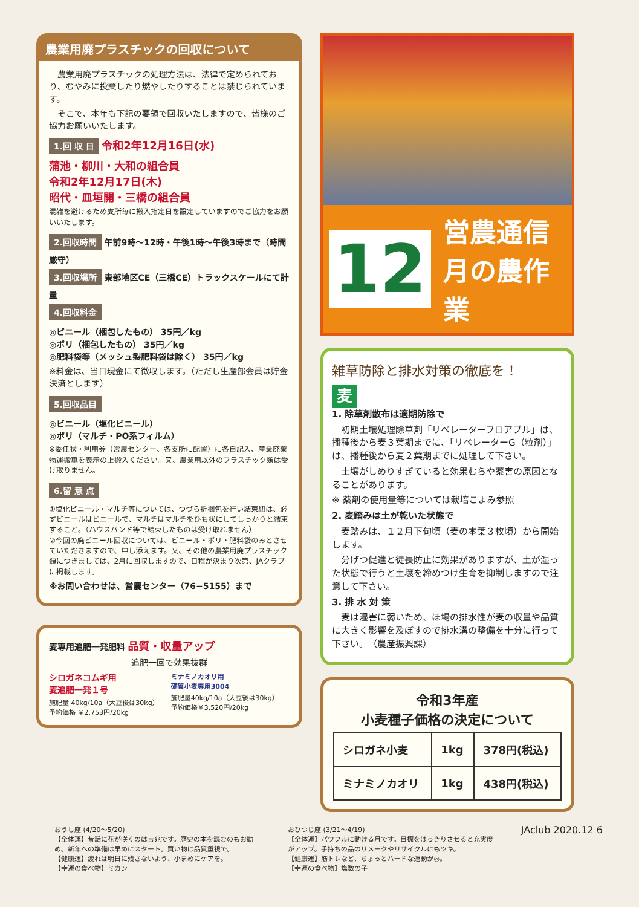農業用廃プラスチックの回収について
　農業用廃プラスチックの処理方法は、法律で定められており、むやみに投棄したり燃やしたりすることは禁じられています。
　そこで、本年も下記の要領で回収いたしますので、皆様のご協力お願いいたします。
1.回 収 日 令和2年12月16日(水)
蒲池・柳川・大和の組合員
令和2年12月17日(木)
昭代・皿垣開・三橋の組合員
混雑を避けるため支所毎に搬入指定日を設定していますのでご協力をお願いいたします。
2.回収時間 午前9時～12時・午後1時～午後3時まで（時間厳守）
3.回収場所 東部地区CE（三橋CE）トラックスケールにて計量
4.回収料金
◎ビニール（梱包したもの） 35円／kg
◎ポリ（梱包したもの） 35円／kg
◎肥料袋等（メッシュ製肥料袋は除く） 35円／kg
※料金は、当日現金にて徴収します。（ただし生産部会員は貯金決済とします）
5.回収品目
◎ビニール（塩化ビニール）
◎ポリ（マルチ・PO系フィルム）
※委任状・利用券（営農センター、各支所に配置）に各自記入、産業廃棄物運搬車を表示の上搬入ください。又、農業用以外のプラスチック類は受け取りません。
6.留 意 点
①塩化ビニール・マルチ等については、つづら折梱包を行い結束紐は、必ずビニールはビニールで、マルチはマルチをひも状にしてしっかりと結束すること。（ハウスバンド等で結束したものは受け取れません）
②今回の廃ビニール回収については、ビニール・ポリ・肥料袋のみとさせていただきますので、申し添えます。又、その他の農業用廃プラスチック類につきましては、2月に回収しますので、日程が決まり次第、JAクラブに掲載します。
※お問い合わせは、営農センター（76−5155）まで
麦専用追肥一発肥料 品質・収量アップ
追肥一回で効果抜群
シロガネコムギ用
麦追肥一発１号
施肥量 40kg/10a（大豆後は30kg）
予約価格 ￥2,753円/20kg
ミナミノカオリ用
硬質小麦専用3004
施肥量40kg/10a（大豆後は30kg）
予約価格￥3,520円/20kg
12 営農通信
月の農作業
雑草防除と排水対策の徹底を！
麦
1. 除草剤散布は適期防除で
　初期土壌処理除草剤「リベレーターフロアブル」は、播種後から麦３葉期までに、「リベレーターG（粒剤）」は、播種後から麦２葉期までに処理して下さい。
　土壌がしめりすぎていると効果むらや薬害の原因となることがあります。
※ 薬剤の使用量等については栽培こよみ参照
2. 麦踏みは土が乾いた状態で
　麦踏みは、１２月下旬頃（麦の本葉３枚頃）から開始します。
　分げつ促進と徒長防止に効果がありますが、土が湿った状態で行うと土壌を締めつけ生育を抑制しますので注意して下さい。
3. 排 水 対 策
　麦は湿害に弱いため、ほ場の排水性が麦の収量や品質に大きく影響を及ぼすので排水溝の整備を十分に行って下さい。　（農産振興課）
令和3年産
小麦種子価格の決定について
| シロガネ小麦 | 1kg | 378円(税込) |
| ミナミノカオリ | 1kg | 438円(税込) |
おうし座 (4/20～5/20)
【全体運】昔話に花が咲くのは吉兆です。歴史の本を読むのもお勧め。新年への準備は早めにスタート。買い物は品質重視で。
【健康運】疲れは明日に残さないよう、小まめにケアを。
【幸運の食べ物】ミカン
おひつじ座 (3/21～4/19)
【全体運】パワフルに動ける月です。目標をはっきりさせると充実度がアップ。手持ちの品のリメークやリサイクルにもツキ。
【健康運】筋トレなど、ちょっとハードな運動が◎。
【幸運の食べ物】塩数の子
JAclub 2020.12 6